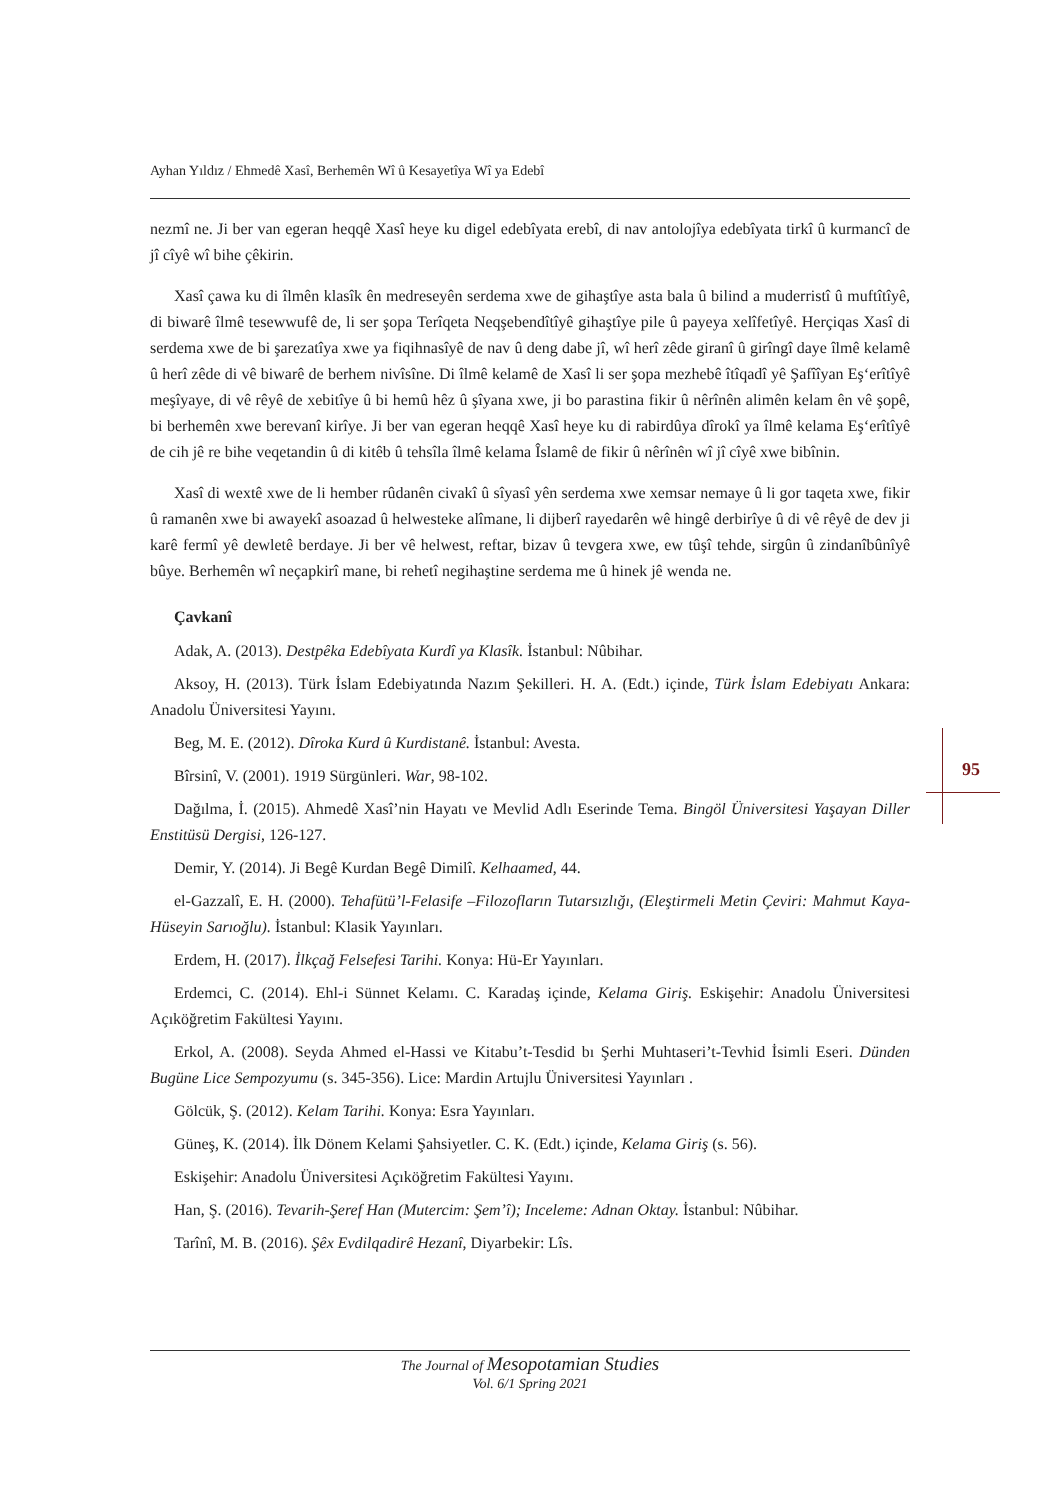Ayhan Yıldız / Ehmedê Xasî, Berhemên Wî û Kesayetîya Wî ya Edebî
95
nezmî ne. Ji ber van egeran heqqê Xasî heye ku digel edebîyata erebî, di nav antolojîya edebîyata tirkî û kurmancî de jî cîyê wî bihe çêkirin.
Xasî çawa ku di îlmên klasîk ên medreseyên serdema xwe de gihaştîye asta bala û bilind a muderristî û muftîtîyê, di biwarê îlmê tesewwufê de, li ser şopa Terîqeta Neqşebendîtîyê gihaştîye pile û payeya xelîfetîyê. Herçiqas Xasî di serdema xwe de bi şarezatîya xwe ya fiqihnasîyê de nav û deng dabe jî, wî herî zêde giranî û girîngî daye îlmê kelamê û herî zêde di vê biwarê de berhem nivîsîne. Di îlmê kelamê de Xasî li ser şopa mezhebê îtîqadî yê Şafîîyan Eş‘erîtîyê meşîyaye, di vê rêyê de xebitîye û bi hemû hêz û şîyana xwe, ji bo parastina fikir û nêrînên alimên kelam ên vê şopê, bi berhemên xwe berevanî kirîye. Ji ber van egeran heqqê Xasî heye ku di rabirdûya dîrokî ya îlmê kelama Eş‘erîtîyê de cih jê re bihe veqetandin û di kitêb û tehsîla îlmê kelama Îslamê de fikir û nêrînên wî jî cîyê xwe bibînin.
Xasî di wextê xwe de li hember rûdanên civakî û sîyasî yên serdema xwe xemsar nemaye û li gor taqeta xwe, fikir û ramanên xwe bi awayekî asoazad û helwesteke alîmane, li dijberî rayedarên wê hingê derbirîye û di vê rêyê de dev ji karê fermî yê dewletê berdaye. Ji ber vê helwest, reftar, bizav û tevgera xwe, ew tûşî tehde, sirgûn û zindanîbûnîyê bûye. Berhemên wî neçapkirî mane, bi rehetî negihaştine serdema me û hinek jê wenda ne.
Çavkanî
Adak, A. (2013). Destpêka Edebîyata Kurdî ya Klasîk. İstanbul: Nûbihar.
Aksoy, H. (2013). Türk İslam Edebiyatında Nazım Şekilleri. H. A. (Edt.) içinde, Türk İslam Edebiyatı Ankara: Anadolu Üniversitesi Yayını.
Beg, M. E. (2012). Dîroka Kurd û Kurdistanê. İstanbul: Avesta.
Bîrsinî, V. (2001). 1919 Sürgünleri. War, 98-102.
Dağılma, İ. (2015). Ahmedê Xasî’nin Hayatı ve Mevlid Adlı Eserinde Tema. Bingöl Üniversitesi Yaşayan Diller Enstitüsü Dergisi, 126-127.
Demir, Y. (2014). Ji Begê Kurdan Begê Dimilî. Kelhaamed, 44.
el-Gazzalî, E. H. (2000). Tehafütü’l-Felasife –Filozofların Tutarsızlığı, (Eleştirmeli Metin Çeviri: Mahmut Kaya-Hüseyin Sarıoğlu). İstanbul: Klasik Yayınları.
Erdem, H. (2017). İlkçağ Felsefesi Tarihi. Konya: Hü-Er Yayınları.
Erdemci, C. (2014). Ehl-i Sünnet Kelamı. C. Karadaş içinde, Kelama Giriş. Eskişehir: Anadolu Üniversitesi Açıköğretim Fakültesi Yayını.
Erkol, A. (2008). Seyda Ahmed el-Hassi ve Kitabu’t-Tesdid bı Şerhi Muhtaseri’t-Tevhid İsimli Eseri. Dünden Bugüne Lice Sempozyumu (s. 345-356). Lice: Mardin Artujlu Üniversitesi Yayınları .
Gölcük, Ş. (2012). Kelam Tarihi. Konya: Esra Yayınları.
Güneş, K. (2014). İlk Dönem Kelami Şahsiyetler. C. K. (Edt.) içinde, Kelama Giriş (s. 56).
Eskişehir: Anadolu Üniversitesi Açıköğretim Fakültesi Yayını.
Han, Ş. (2016). Tevarih-Şeref Han (Mutercim: Şem’î); Inceleme: Adnan Oktay. İstanbul: Nûbihar.
Tarînî, M. B. (2016). Şêx Evdilqadirê Hezanî, Diyarbekir: Lîs.
The Journal of Mesopotamian Studies
Vol. 6/1 Spring 2021